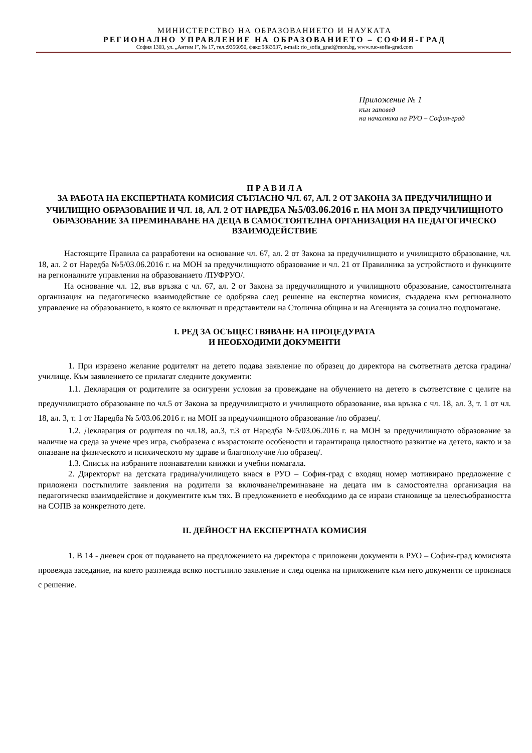МИНИСТЕРСТВО НА ОБРАЗОВАНИЕТО И НАУКАТА
РЕГИОНАЛНО УПРАВЛЕНИЕ НА ОБРАЗОВАНИЕТО – СОФИЯ-ГРАД
София 1303, ул. „Антим I”, № 17, тел.:9356050, факс:9883937, e-mail: rio_sofia_grad@mon.bg, www.ruo-sofia-grad.com
Приложение № 1
към заповед
на началника на РУО – София-град
П Р А В И Л А
ЗА РАБОТА НА ЕКСПЕРТНАТА КОМИСИЯ СЪГЛАСНО ЧЛ. 67, АЛ. 2 ОТ ЗАКОНА ЗА ПРЕДУЧИЛИЩНО И УЧИЛИЩНО ОБРАЗОВАНИЕ И ЧЛ. 18, АЛ. 2 ОТ НАРЕДБА №5/03.06.2016 г. НА МОН ЗА ПРЕДУЧИЛИЩНОТО ОБРАЗОВАНИЕ ЗА ПРЕМИНАВАНЕ НА ДЕЦА В САМОСТОЯТЕЛНА ОРГАНИЗАЦИЯ НА ПЕДАГОГИЧЕСКО ВЗАИМОДЕЙСТВИЕ
Настоящите Правила са разработени на основание чл. 67, ал. 2 от Закона за предучилищното и училищното образование, чл. 18, ал. 2 от Наредба №5/03.06.2016 г. на МОН за предучилищното образование и чл. 21 от Правилника за устройството и функциите на регионалните управления на образованието /ПУФРУО/.
На основание чл. 12, във връзка с чл. 67, ал. 2 от Закона за предучилищното и училищното образование, самостоятелната организация на педагогическо взаимодействие се одобрява след решение на експертна комисия, създадена към регионалното управление на образованието, в която се включват и представители на Столична община и на Агенцията за социално подпомагане.
I. РЕД ЗА ОСЪЩЕСТВЯВАНЕ НА ПРОЦЕДУРАТА
И НЕОБХОДИМИ ДОКУМЕНТИ
1. При изразено желание родителят на детето подава заявление по образец до директора на съответната детска градина/училище. Към заявлението се прилагат следните документи:
1.1. Декларация от родителите за осигурени условия за провеждане на обучението на детето в съответствие с целите на предучилищното образование по чл.5 от Закона за предучилищното и училищното образование, във връзка с чл. 18, ал. 3, т. 1 от чл. 18, ал. 3, т. 1 от Наредба № 5/03.06.2016 г. на МОН за предучилищното образование /по образец/.
1.2. Декларация от родителя по чл.18, ал.3, т.3 от Наредба №5/03.06.2016 г. на МОН за предучилищното образование за наличие на среда за учене чрез игра, съобразена с възрастовите особености и гарантираща цялостното развитие на детето, както и за опазване на физическото и психическото му здраве и благополучие /по образец/.
1.3. Списък на избраните познавателни книжки и учебни помагала.
2. Директорът на детската градина/училището внася в РУО – София-град с входящ номер мотивирано предложение с приложени постъпилите заявления на родители за включване/преминаване на децата им в самостоятелна организация на педагогическо взаимодействие и документите към тях. В предложението е необходимо да се изрази становище за целесъобразността на СОПВ за конкретното дете.
II. ДЕЙНОСТ НА ЕКСПЕРТНАТА КОМИСИЯ
1. В 14 - дневен срок от подаването на предложението на директора с приложени документи в РУО – София-град комисията провежда заседание, на което разглежда всяко постъпило заявление и след оценка на приложените към него документи се произнася с решение.